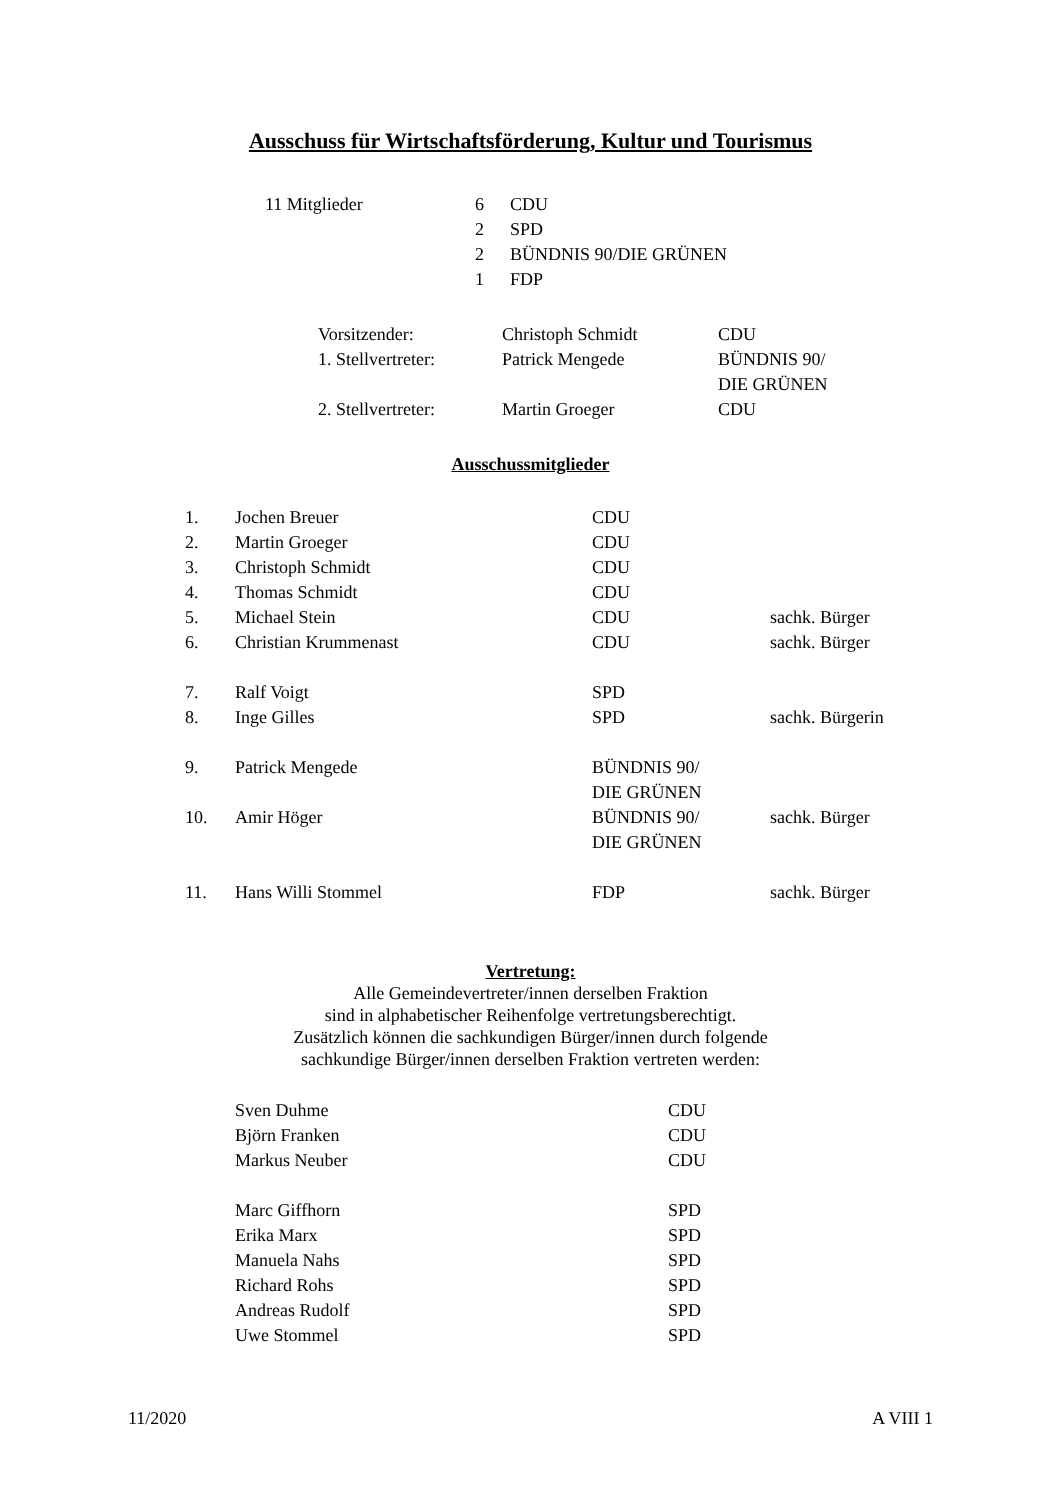Ausschuss für Wirtschaftsförderung, Kultur und Tourismus
| 11 Mitglieder | 6 | CDU |
| | 2 | SPD |
| | 2 | BÜNDNIS 90/DIE GRÜNEN |
| | 1 | FDP |
| Vorsitzender: | Christoph Schmidt | CDU |
| 1. Stellvertreter: | Patrick Mengede | BÜNDNIS 90/ DIE GRÜNEN |
| 2. Stellvertreter: | Martin Groeger | CDU |
Ausschussmitglieder
| 1. | Jochen Breuer | CDU | |
| 2. | Martin Groeger | CDU | |
| 3. | Christoph Schmidt | CDU | |
| 4. | Thomas Schmidt | CDU | |
| 5. | Michael Stein | CDU | sachk. Bürger |
| 6. | Christian Krummenast | CDU | sachk. Bürger |
| 7. | Ralf Voigt | SPD | |
| 8. | Inge Gilles | SPD | sachk. Bürgerin |
| 9. | Patrick Mengede | BÜNDNIS 90/ DIE GRÜNEN | |
| 10. | Amir Höger | BÜNDNIS 90/ DIE GRÜNEN | sachk. Bürger |
| 11. | Hans Willi Stommel | FDP | sachk. Bürger |
Vertretung:
Alle Gemeindevertreter/innen derselben Fraktion
sind in alphabetischer Reihenfolge vertretungsberechtigt.
Zusätzlich können die sachkundigen Bürger/innen durch folgende
sachkundige Bürger/innen derselben Fraktion vertreten werden:
| Sven Duhme | CDU |
| Björn Franken | CDU |
| Markus Neuber | CDU |
| Marc Giffhorn | SPD |
| Erika Marx | SPD |
| Manuela Nahs | SPD |
| Richard Rohs | SPD |
| Andreas Rudolf | SPD |
| Uwe Stommel | SPD |
11/2020 A VIII 1